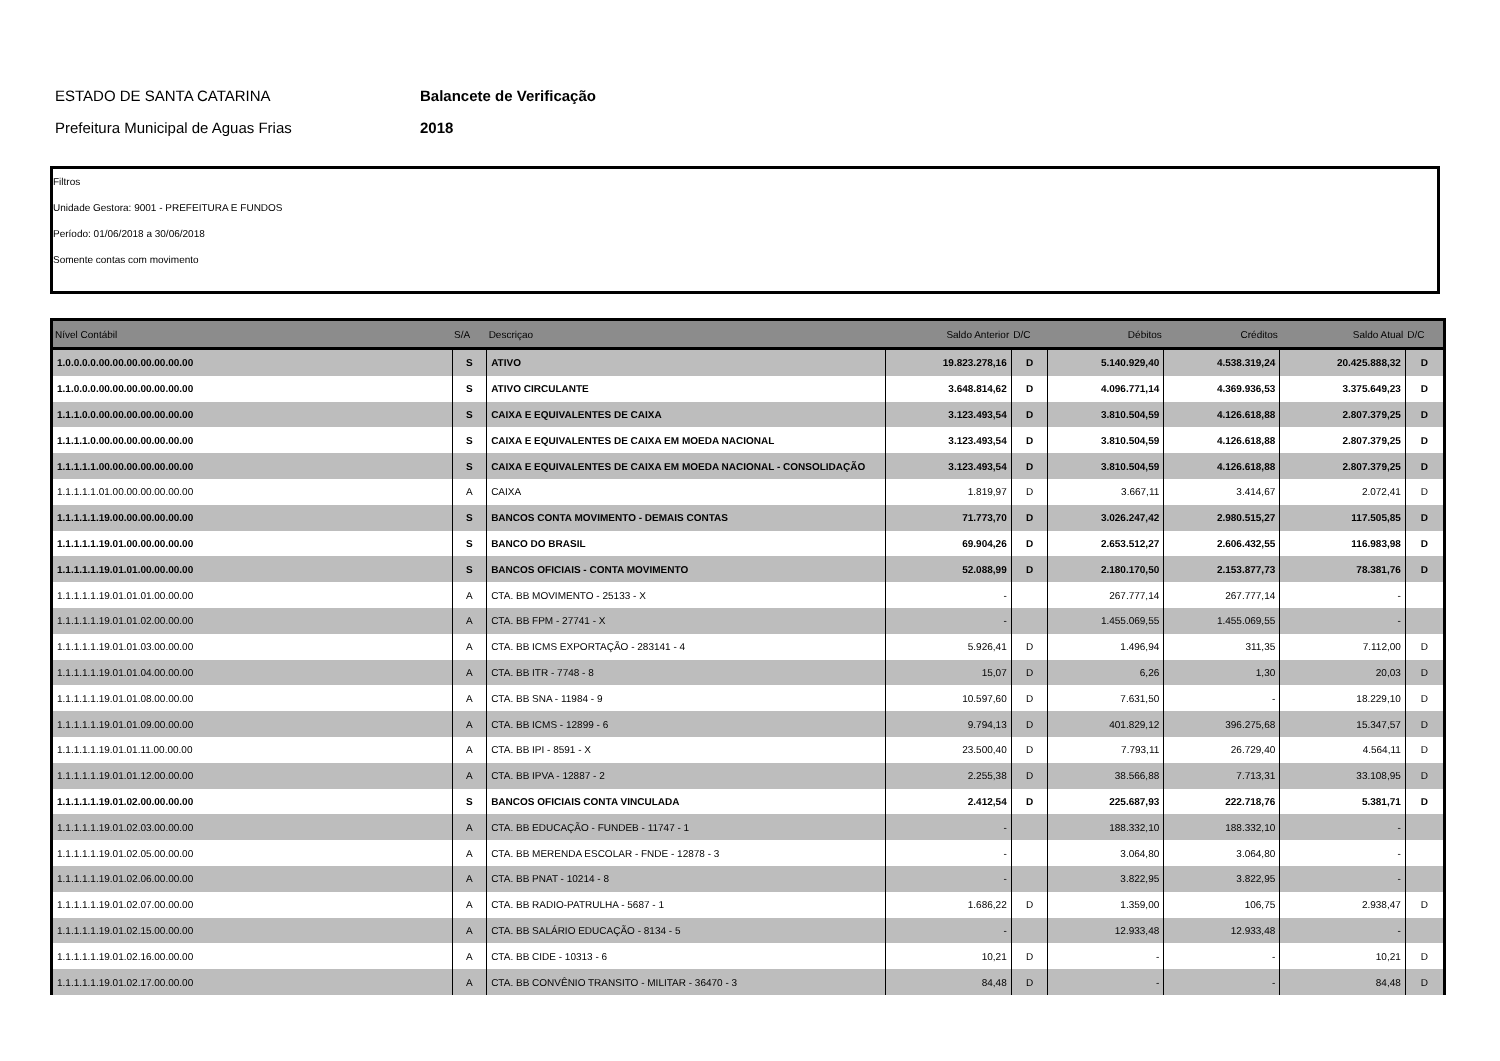ESTADO DE SANTA CATARINA
Prefeitura Municipal de Aguas Frias
Balancete de Verificação
2018
Filtros
Unidade Gestora: 9001 - PREFEITURA E FUNDOS
Período: 01/06/2018 a 30/06/2018
Somente contas com movimento
| Nível Contábil | S/A | Descriçao | Saldo Anterior | D/C | Débitos | Créditos | Saldo Atual | D/C |
| --- | --- | --- | --- | --- | --- | --- | --- | --- |
| 1.0.0.0.0.00.00.00.00.00.00.00 | S | ATIVO | 19.823.278,16 | D | 5.140.929,40 | 4.538.319,24 | 20.425.888,32 | D |
| 1.1.0.0.0.00.00.00.00.00.00.00 | S | ATIVO CIRCULANTE | 3.648.814,62 | D | 4.096.771,14 | 4.369.936,53 | 3.375.649,23 | D |
| 1.1.1.0.0.00.00.00.00.00.00.00 | S | CAIXA E EQUIVALENTES DE CAIXA | 3.123.493,54 | D | 3.810.504,59 | 4.126.618,88 | 2.807.379,25 | D |
| 1.1.1.1.0.00.00.00.00.00.00.00 | S | CAIXA E EQUIVALENTES DE CAIXA EM MOEDA NACIONAL | 3.123.493,54 | D | 3.810.504,59 | 4.126.618,88 | 2.807.379,25 | D |
| 1.1.1.1.1.00.00.00.00.00.00.00 | S | CAIXA E EQUIVALENTES DE CAIXA EM MOEDA NACIONAL - CONSOLIDAÇÃO | 3.123.493,54 | D | 3.810.504,59 | 4.126.618,88 | 2.807.379,25 | D |
| 1.1.1.1.1.01.00.00.00.00.00.00 | A | CAIXA | 1.819,97 | D | 3.667,11 | 3.414,67 | 2.072,41 | D |
| 1.1.1.1.1.19.00.00.00.00.00.00 | S | BANCOS CONTA MOVIMENTO - DEMAIS CONTAS | 71.773,70 | D | 3.026.247,42 | 2.980.515,27 | 117.505,85 | D |
| 1.1.1.1.1.19.01.00.00.00.00.00 | S | BANCO DO BRASIL | 69.904,26 | D | 2.653.512,27 | 2.606.432,55 | 116.983,98 | D |
| 1.1.1.1.1.19.01.01.00.00.00.00 | S | BANCOS OFICIAIS - CONTA MOVIMENTO | 52.088,99 | D | 2.180.170,50 | 2.153.877,73 | 78.381,76 | D |
| 1.1.1.1.1.19.01.01.01.00.00.00 | A | CTA. BB MOVIMENTO - 25133 - X | - | | 267.777,14 | 267.777,14 | - | |
| 1.1.1.1.1.19.01.01.02.00.00.00 | A | CTA. BB FPM - 27741 - X | - | | 1.455.069,55 | 1.455.069,55 | - | |
| 1.1.1.1.1.19.01.01.03.00.00.00 | A | CTA. BB ICMS EXPORTAÇÃO - 283141 - 4 | 5.926,41 | D | 1.496,94 | 311,35 | 7.112,00 | D |
| 1.1.1.1.1.19.01.01.04.00.00.00 | A | CTA. BB ITR - 7748 - 8 | 15,07 | D | 6,26 | 1,30 | 20,03 | D |
| 1.1.1.1.1.19.01.01.08.00.00.00 | A | CTA. BB SNA - 11984 - 9 | 10.597,60 | D | 7.631,50 | - | 18.229,10 | D |
| 1.1.1.1.1.19.01.01.09.00.00.00 | A | CTA. BB ICMS - 12899 - 6 | 9.794,13 | D | 401.829,12 | 396.275,68 | 15.347,57 | D |
| 1.1.1.1.1.19.01.01.11.00.00.00 | A | CTA. BB IPI - 8591 - X | 23.500,40 | D | 7.793,11 | 26.729,40 | 4.564,11 | D |
| 1.1.1.1.1.19.01.01.12.00.00.00 | A | CTA. BB IPVA - 12887 - 2 | 2.255,38 | D | 38.566,88 | 7.713,31 | 33.108,95 | D |
| 1.1.1.1.1.19.01.02.00.00.00.00 | S | BANCOS OFICIAIS CONTA VINCULADA | 2.412,54 | D | 225.687,93 | 222.718,76 | 5.381,71 | D |
| 1.1.1.1.1.19.01.02.03.00.00.00 | A | CTA. BB EDUCAÇÃO - FUNDEB - 11747 - 1 | - | | 188.332,10 | 188.332,10 | - | |
| 1.1.1.1.1.19.01.02.05.00.00.00 | A | CTA. BB MERENDA ESCOLAR - FNDE - 12878 - 3 | - | | 3.064,80 | 3.064,80 | - | |
| 1.1.1.1.1.19.01.02.06.00.00.00 | A | CTA. BB PNAT - 10214 - 8 | - | | 3.822,95 | 3.822,95 | - | |
| 1.1.1.1.1.19.01.02.07.00.00.00 | A | CTA. BB RADIO-PATRULHA - 5687 - 1 | 1.686,22 | D | 1.359,00 | 106,75 | 2.938,47 | D |
| 1.1.1.1.1.19.01.02.15.00.00.00 | A | CTA. BB SALÁRIO EDUCAÇÃO - 8134 - 5 | - | | 12.933,48 | 12.933,48 | - | |
| 1.1.1.1.1.19.01.02.16.00.00.00 | A | CTA. BB CIDE - 10313 - 6 | 10,21 | D | - | - | 10,21 | D |
| 1.1.1.1.1.19.01.02.17.00.00.00 | A | CTA. BB CONVÊNIO TRANSITO - MILITAR - 36470 - 3 | 84,48 | D | - | - | 84,48 | D |